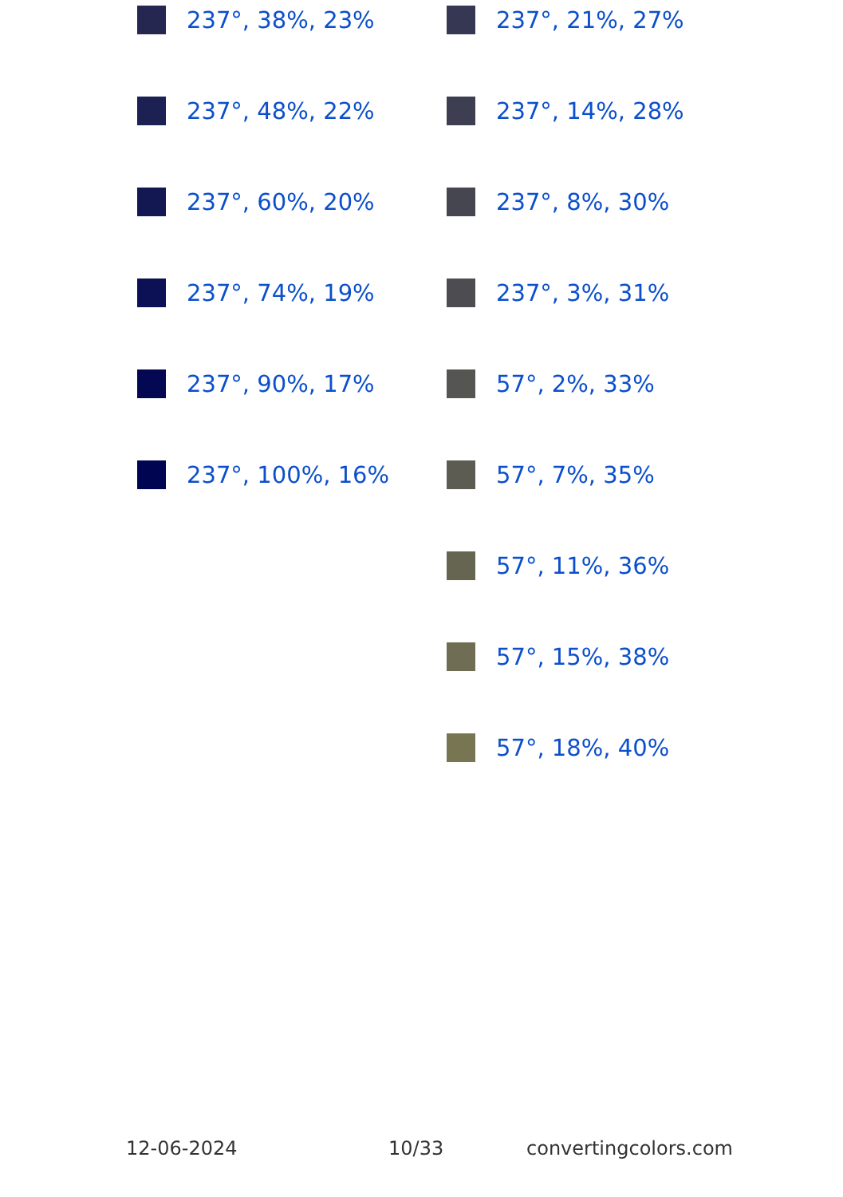237°, 38%, 23%
237°, 48%, 22%
237°, 60%, 20%
237°, 74%, 19%
237°, 90%, 17%
237°, 100%, 16%
237°, 21%, 27%
237°, 14%, 28%
237°, 8%, 30%
237°, 3%, 31%
57°, 2%, 33%
57°, 7%, 35%
57°, 11%, 36%
57°, 15%, 38%
57°, 18%, 40%
12-06-2024 10/33 convertingcolors.com